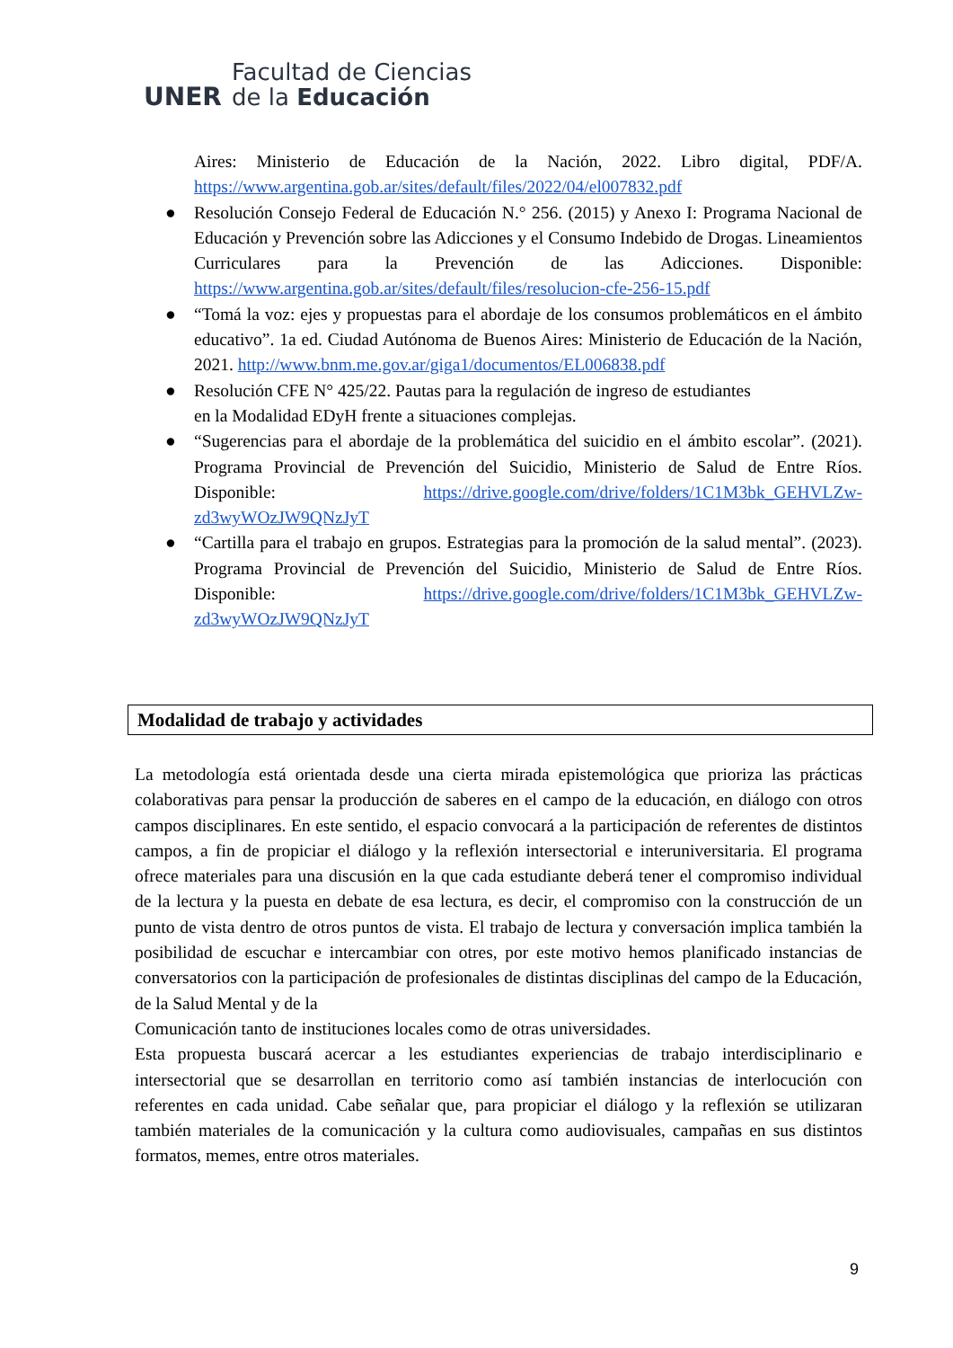Facultad de Ciencias
UNER de la Educación
Aires: Ministerio de Educación de la Nación, 2022. Libro digital, PDF/A. https://www.argentina.gob.ar/sites/default/files/2022/04/el007832.pdf
● Resolución Consejo Federal de Educación N.° 256. (2015) y Anexo I: Programa Nacional de Educación y Prevención sobre las Adicciones y el Consumo Indebido de Drogas. Lineamientos Curriculares para la Prevención de las Adicciones. Disponible: https://www.argentina.gob.ar/sites/default/files/resolucion-cfe-256-15.pdf
● “Tomá la voz: ejes y propuestas para el abordaje de los consumos problemáticos en el ámbito educativo”. 1a ed. Ciudad Autónoma de Buenos Aires: Ministerio de Educación de la Nación, 2021. http://www.bnm.me.gov.ar/giga1/documentos/EL006838.pdf
● Resolución CFE N° 425/22. Pautas para la regulación de ingreso de estudiantes
en la Modalidad EDyH frente a situaciones complejas.
● “Sugerencias para el abordaje de la problemática del suicidio en el ámbito escolar”. (2021). Programa Provincial de Prevención del Suicidio, Ministerio de Salud de Entre Ríos. Disponible: https://drive.google.com/drive/folders/1C1M3bk_GEHVLZw-zd3wyWOzJW9QNzJyT
● “Cartilla para el trabajo en grupos. Estrategias para la promoción de la salud mental”. (2023). Programa Provincial de Prevención del Suicidio, Ministerio de Salud de Entre Ríos. Disponible: https://drive.google.com/drive/folders/1C1M3bk_GEHVLZw-zd3wyWOzJW9QNzJyT
Modalidad de trabajo y actividades
La metodología está orientada desde una cierta mirada epistemológica que prioriza las prácticas colaborativas para pensar la producción de saberes en el campo de la educación, en diálogo con otros campos disciplinares. En este sentido, el espacio convocará a la participación de referentes de distintos campos, a fin de propiciar el diálogo y la reflexión intersectorial e interuniversitaria. El programa ofrece materiales para una discusión en la que cada estudiante deberá tener el compromiso individual de la lectura y la puesta en debate de esa lectura, es decir, el compromiso con la construcción de un punto de vista dentro de otros puntos de vista. El trabajo de lectura y conversación implica también la posibilidad de escuchar e intercambiar con otres, por este motivo hemos planificado instancias de conversatorios con la participación de profesionales de distintas disciplinas del campo de la Educación, de la Salud Mental y de la
Comunicación tanto de instituciones locales como de otras universidades.
Esta propuesta buscará acercar a les estudiantes experiencias de trabajo interdisciplinario e intersectorial que se desarrollan en territorio como así también instancias de interlocución con referentes en cada unidad. Cabe señalar que, para propiciar el diálogo y la reflexión se utilizaran también materiales de la comunicación y la cultura como audiovisuales, campañas en sus distintos formatos, memes, entre otros materiales.
9